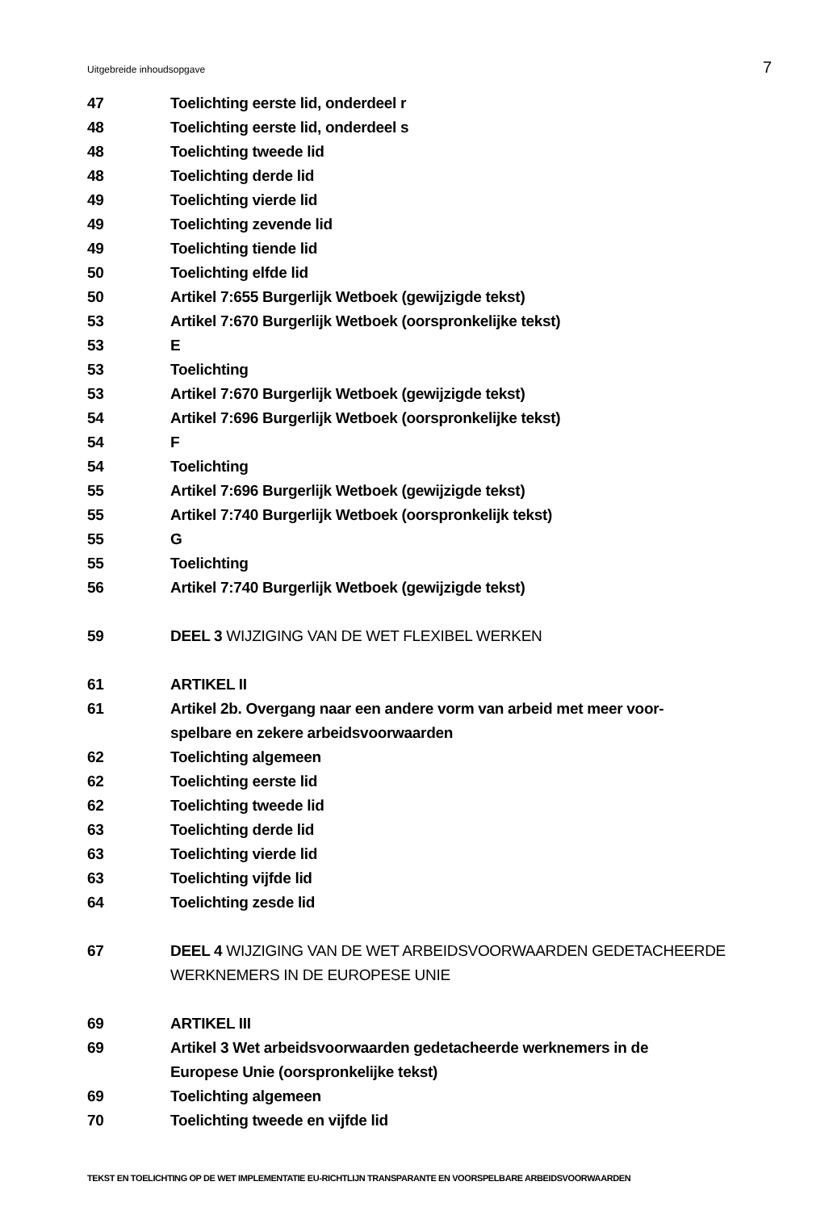Uitgebreide inhoudsopgave 7
47 Toelichting eerste lid, onderdeel r
48 Toelichting eerste lid, onderdeel s
48 Toelichting tweede lid
48 Toelichting derde lid
49 Toelichting vierde lid
49 Toelichting zevende lid
49 Toelichting tiende lid
50 Toelichting elfde lid
50 Artikel 7:655 Burgerlijk Wetboek (gewijzigde tekst)
53 Artikel 7:670 Burgerlijk Wetboek (oorspronkelijke tekst)
53 E
53 Toelichting
53 Artikel 7:670 Burgerlijk Wetboek (gewijzigde tekst)
54 Artikel 7:696 Burgerlijk Wetboek (oorspronkelijke tekst)
54 F
54 Toelichting
55 Artikel 7:696 Burgerlijk Wetboek (gewijzigde tekst)
55 Artikel 7:740 Burgerlijk Wetboek (oorspronkelijk tekst)
55 G
55 Toelichting
56 Artikel 7:740 Burgerlijk Wetboek (gewijzigde tekst)
59 DEEL 3 WIJZIGING VAN DE WET FLEXIBEL WERKEN
61 ARTIKEL II
61 Artikel 2b. Overgang naar een andere vorm van arbeid met meer voor-
spelbare en zekere arbeidsvoorwaarden
62 Toelichting algemeen
62 Toelichting eerste lid
62 Toelichting tweede lid
63 Toelichting derde lid
63 Toelichting vierde lid
63 Toelichting vijfde lid
64 Toelichting zesde lid
67 DEEL 4 WIJZIGING VAN DE WET ARBEIDSVOORWAARDEN GEDETACHEERDE
WERKNEMERS IN DE EUROPESE UNIE
69 ARTIKEL III
69 Artikel 3 Wet arbeidsvoorwaarden gedetacheerde werknemers in de
Europese Unie (oorspronkelijke tekst)
69 Toelichting algemeen
70 Toelichting tweede en vijfde lid
TEKST EN TOELICHTING OP DE WET IMPLEMENTATIE EU-RICHTLIJN TRANSPARANTE EN VOORSPELBARE ARBEIDSVOORWAARDEN